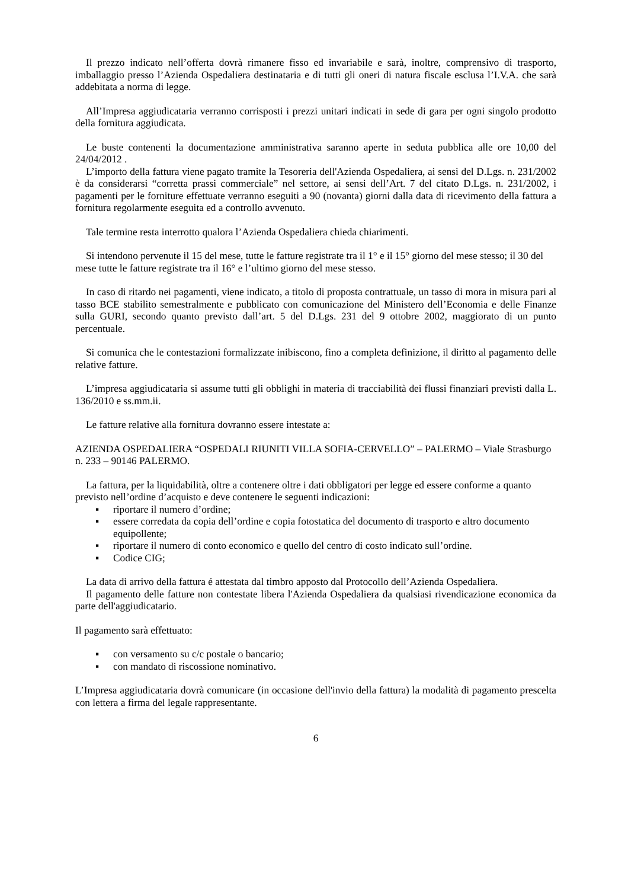Il prezzo indicato nell’offerta dovrà rimanere fisso ed invariabile e sarà, inoltre, comprensivo di trasporto, imballaggio presso l’Azienda Ospedaliera destinataria e di tutti gli oneri di natura fiscale esclusa l’I.V.A. che sarà addebitata a norma di legge.
All’Impresa aggiudicataria verranno corrisposti i prezzi unitari indicati in sede di gara per ogni singolo prodotto della fornitura aggiudicata.
Le buste contenenti la documentazione amministrativa saranno aperte in seduta pubblica alle ore 10,00 del 24/04/2012 .
L’importo della fattura viene pagato tramite la Tesoreria dell'Azienda Ospedaliera, ai sensi del D.Lgs. n. 231/2002 è da considerarsi “corretta prassi commerciale” nel settore, ai sensi dell’Art. 7 del citato D.Lgs. n. 231/2002, i pagamenti per le forniture effettuate verranno eseguiti a 90 (novanta) giorni dalla data di ricevimento della fattura a fornitura regolarmente eseguita ed a controllo avvenuto.
Tale termine resta interrotto qualora l’Azienda Ospedaliera chieda chiarimenti.
Si intendono pervenute il 15 del mese, tutte le fatture registrate tra il 1° e il 15° giorno del mese stesso; il 30 del mese tutte le fatture registrate tra il 16° e l’ultimo giorno del mese stesso.
In caso di ritardo nei pagamenti, viene indicato, a titolo di proposta contrattuale, un tasso di mora in misura pari al tasso BCE stabilito semestralmente e pubblicato con comunicazione del Ministero dell’Economia e delle Finanze sulla GURI, secondo quanto previsto dall’art. 5 del D.Lgs. 231 del 9 ottobre 2002, maggiorato di un punto percentuale.
Si comunica che le contestazioni formalizzate inibiscono, fino a completa definizione, il diritto al pagamento delle relative fatture.
L’impresa aggiudicataria si assume tutti gli obblighi in materia di tracciabilità dei flussi finanziari previsti dalla L. 136/2010 e ss.mm.ii.
Le fatture relative alla fornitura dovranno essere intestate a:
AZIENDA OSPEDALIERA “OSPEDALI RIUNITI VILLA SOFIA-CERVELLO” – PALERMO – Viale Strasburgo n. 233 – 90146 PALERMO.
La fattura, per la liquidabilità, oltre a contenere oltre i dati obbligatori per legge ed essere conforme a quanto previsto nell’ordine d’acquisto e deve contenere le seguenti indicazioni:
▪ riportare il numero d’ordine;
▪ essere corredata da copia dell’ordine e copia fotostatica del documento di trasporto e altro documento equipollente;
▪ riportare il numero di conto economico e quello del centro di costo indicato sull’ordine.
▪ Codice CIG;
La data di arrivo della fattura é attestata dal timbro apposto dal Protocollo dell’Azienda Ospedaliera.
Il pagamento delle fatture non contestate libera l'Azienda Ospedaliera da qualsiasi rivendicazione economica da parte dell'aggiudicatario.
Il pagamento sarà effettuato:
▪ con versamento su c/c postale o bancario;
▪ con mandato di riscossione nominativo.
L’Impresa aggiudicataria dovrà comunicare (in occasione dell'invio della fattura) la modalità di pagamento prescelta con lettera a firma del legale rappresentante.
6